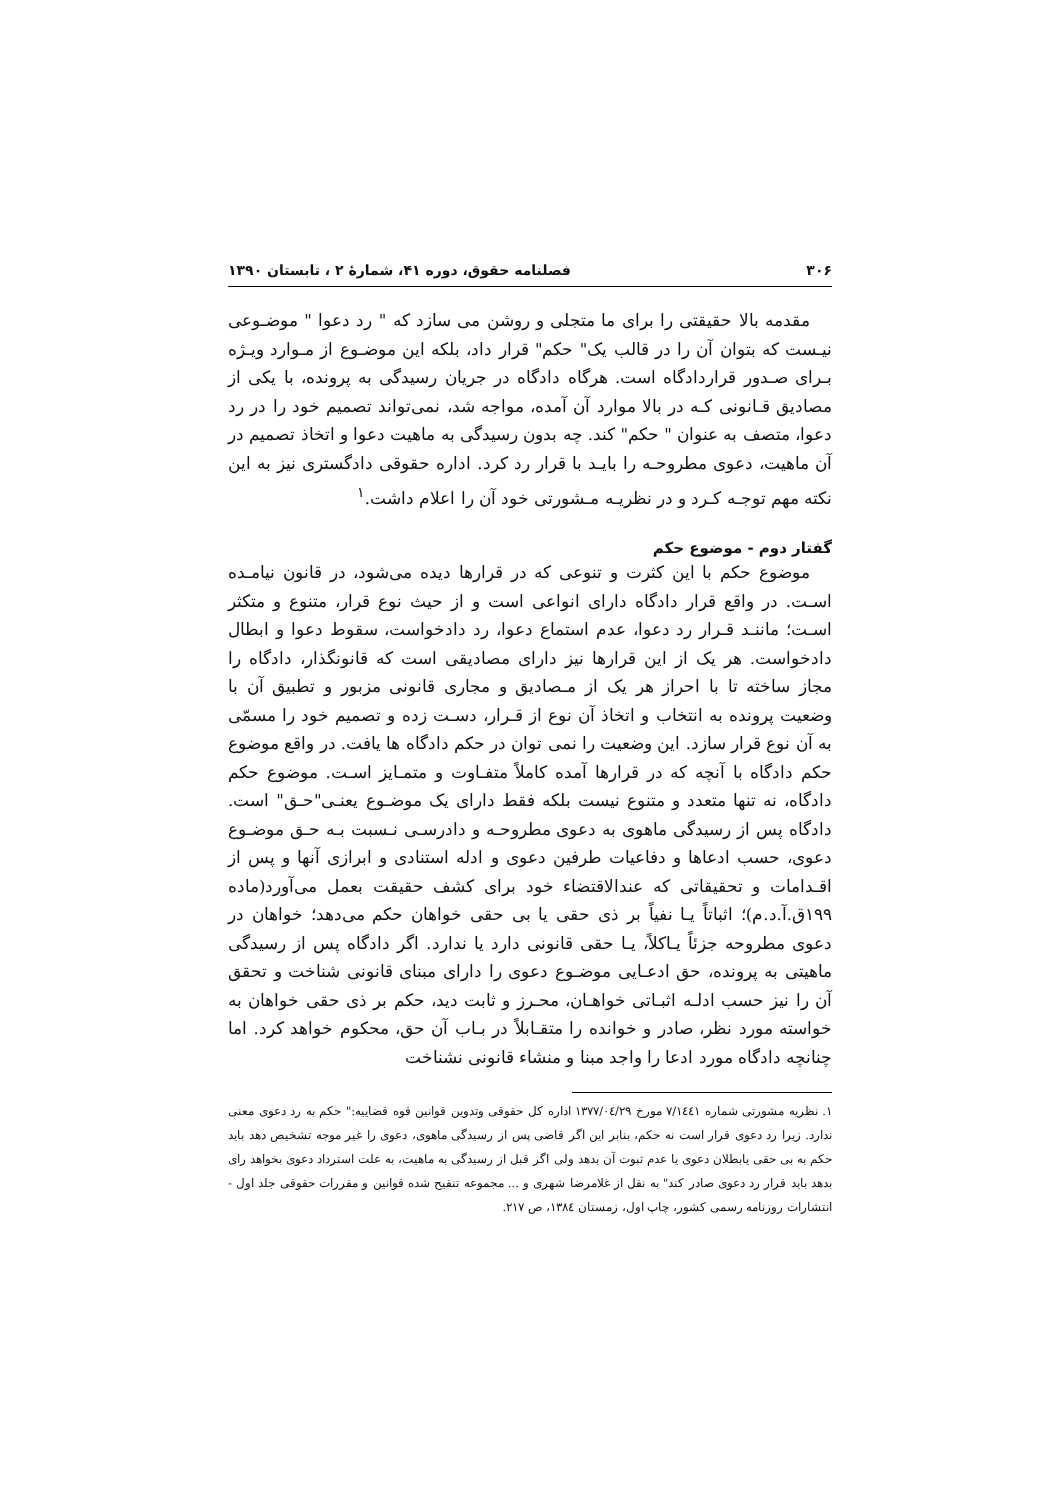۳۰۶ فصلنامه حقوق، دوره ۴۱، شمارهٔ ۲ ، تابستان ۱۳۹۰
مقدمه بالا حقیقتی را برای ما متجلی و روشن می سازد که " رد دعوا " موضـوعی نیـست که بتوان آن را در قالب یک" حکم" قرار داد، بلکه این موضـوع از مـوارد ویـژه بـرای صـدور قراردادگاه است. هرگاه دادگاه در جریان رسیدگی به پرونده، با یکی از مصادیق قـانونی کـه در بالا موارد آن آمده، مواجه شد، نمی‌تواند تصمیم خود را در رد دعوا، متصف به عنوان " حکم" کند. چه بدون رسیدگی به ماهیت دعوا و اتخاذ تصمیم در آن ماهیت، دعوی مطروحـه را بایـد با قرار رد کرد. اداره حقوقی دادگستری نیز به این نکته مهم توجـه کـرد و در نظریـه مـشورتی خود آن را اعلام داشت.<sup>۱</sup>
گفتار دوم - موضوع حکم
موضوع حکم با این کثرت و تنوعی که در قرارها دیده می‌شود، در قانون نیامـده اسـت. در واقع قرار دادگاه دارای انواعی است و از حیث نوع قرار، متنوع و متکثر اسـت؛ ماننـد قـرار رد دعوا، عدم استماع دعوا، رد دادخواست، سقوط دعوا و ابطال دادخواست. هر یک از این قرارها نیز دارای مصادیقی است که قانونگذار، دادگاه را مجاز ساخته تا با احراز هر یک از مـصادیق و مجاری قانونی مزبور و تطبیق آن با وضعیت پرونده به انتخاب و اتخاذ آن نوع از قـرار، دسـت زده و تصمیم خود را مسمّی به آن نوع قرار سازد. این وضعیت را نمی توان در حکم دادگاه ها یافت. در واقع موضوع حکم دادگاه با آنچه که در قرارها آمده کاملاً متفـاوت و متمـایز اسـت. موضوع حکم دادگاه، نه تنها متعدد و متنوع نیست بلکه فقط دارای یک موضـوع یعنـی"حـق" است. دادگاه پس از رسیدگی ماهوی به دعوی مطروحـه و دادرسـی نـسبت بـه حـق موضـوع دعوی، حسب ادعاها و دفاعیات طرفین دعوی و ادله استنادی و ابرازی آنها و پس از اقـدامات و تحقیقاتی که عندالاقتضاء خود برای کشف حقیقت بعمل می‌آورد(ماده ۱۹۹ق.آ.د.م)؛ اثباتاً یـا نفیاً بر ذی حقی یا بی حقی خواهان حکم می‌دهد؛ خواهان در دعوی مطروحه جزئاً یـاکلاً، یـا حقی قانونی دارد یا ندارد. اگر دادگاه پس از رسیدگی ماهیتی به پرونده، حق ادعـایی موضـوع دعوی را دارای مبنای قانونی شناخت و تحقق آن را نیز حسب ادلـه اثبـاتی خواهـان، محـرز و ثابت دید، حکم بر ذی حقی خواهان به خواسته مورد نظر، صادر و خوانده را متقـابلاً در بـاب آن حق، محکوم خواهد کرد. اما چنانچه دادگاه مورد ادعا را واجد مبنا و منشاء قانونی نشناخت
۱. نظریه مشورتی شماره ۷/۱٤٤۱ مورخ ۱۳۷۷/۰٤/۲۹ اداره کل حقوقی وتدوین قوانین قوه قضاییه:" حکم به رد دعوی معنی ندارد. زیرا رد دعوی قرار است نه حکم، بنابر این اگر قاضی پس از رسیدگی ماهوی، دعوی را غیر موجه تشخیص دهد باید حکم به بی حقی یابطلان دعوی یا عدم ثبوت آن بدهد ولی اگر قبل از رسیدگی به ماهیت، به علت استرداد دعوی بخواهد رای بدهد باید قرار رد دعوی صادر کند" به نقل از غلامرضا شهری و ... مجموعه تنقیح شده قوانین و مقررات حقوقی جلد اول - انتشارات روزنامه رسمی کشور، چاپ اول، زمستان ۱۳۸٤، ص ۲۱۷.